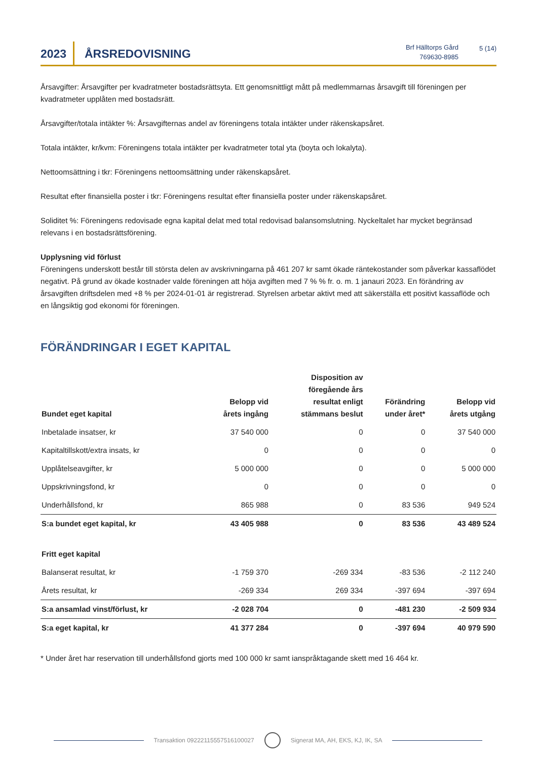2023
ÅRSREDOVISNING
Brf Hälltorps Gård
769630-8985
5 (14)
Årsavgifter: Årsavgifter per kvadratmeter bostadsrättsyta. Ett genomsnittligt mått på medlemmarnas årsavgift till föreningen per kvadratmeter upplåten med bostadsrätt.
Årsavgifter/totala intäkter %: Årsavgifternas andel av föreningens totala intäkter under räkenskapsåret.
Totala intäkter, kr/kvm: Föreningens totala intäkter per kvadratmeter total yta (boyta och lokalyta).
Nettoomsättning i tkr: Föreningens nettoomsättning under räkenskapsåret.
Resultat efter finansiella poster i tkr: Föreningens resultat efter finansiella poster under räkenskapsåret.
Soliditet %: Föreningens redovisade egna kapital delat med total redovisad balansomslutning. Nyckeltalet har mycket begränsad relevans i en bostadsrättsförening.
Upplysning vid förlust
Föreningens underskott består till största delen av avskrivningarna på 461 207 kr samt ökade räntekostander som påverkar kassaflödet negativt. På grund av ökade kostnader valde föreningen att höja avgiften med 7 % % fr. o. m. 1 janauri 2023. En förändring av årsavgiften driftsdelen med +8 % per 2024-01-01 är registrerad. Styrelsen arbetar aktivt med att säkerställa ett positivt kassaflöde och en långsiktig god ekonomi för föreningen.
FÖRÄNDRINGAR I EGET KAPITAL
| Bundet eget kapital | Belopp vid årets ingång | Disposition av föregående års resultat enligt stämmans beslut | Förändring under året* | Belopp vid årets utgång |
| --- | --- | --- | --- | --- |
| Inbetalade insatser, kr | 37 540 000 | 0 | 0 | 37 540 000 |
| Kapitaltillskott/extra insats, kr | 0 | 0 | 0 | 0 |
| Upplåtelseavgifter, kr | 5 000 000 | 0 | 0 | 5 000 000 |
| Uppskrivningsfond, kr | 0 | 0 | 0 | 0 |
| Underhållsfond, kr | 865 988 | 0 | 83 536 | 949 524 |
| S:a bundet eget kapital, kr | 43 405 988 | 0 | 83 536 | 43 489 524 |
| Fritt eget kapital | | | | |
| Balanserat resultat, kr | -1 759 370 | -269 334 | -83 536 | -2 112 240 |
| Årets resultat, kr | -269 334 | 269 334 | -397 694 | -397 694 |
| S:a ansamlad vinst/förlust, kr | -2 028 704 | 0 | -481 230 | -2 509 934 |
| S:a eget kapital, kr | 41 377 284 | 0 | -397 694 | 40 979 590 |
* Under året har reservation till underhållsfond gjorts med 100 000 kr samt ianspråktagande skett med 16 464 kr.
Transaktion 09222115557516100027 Signerat MA, AH, EKS, KJ, IK, SA